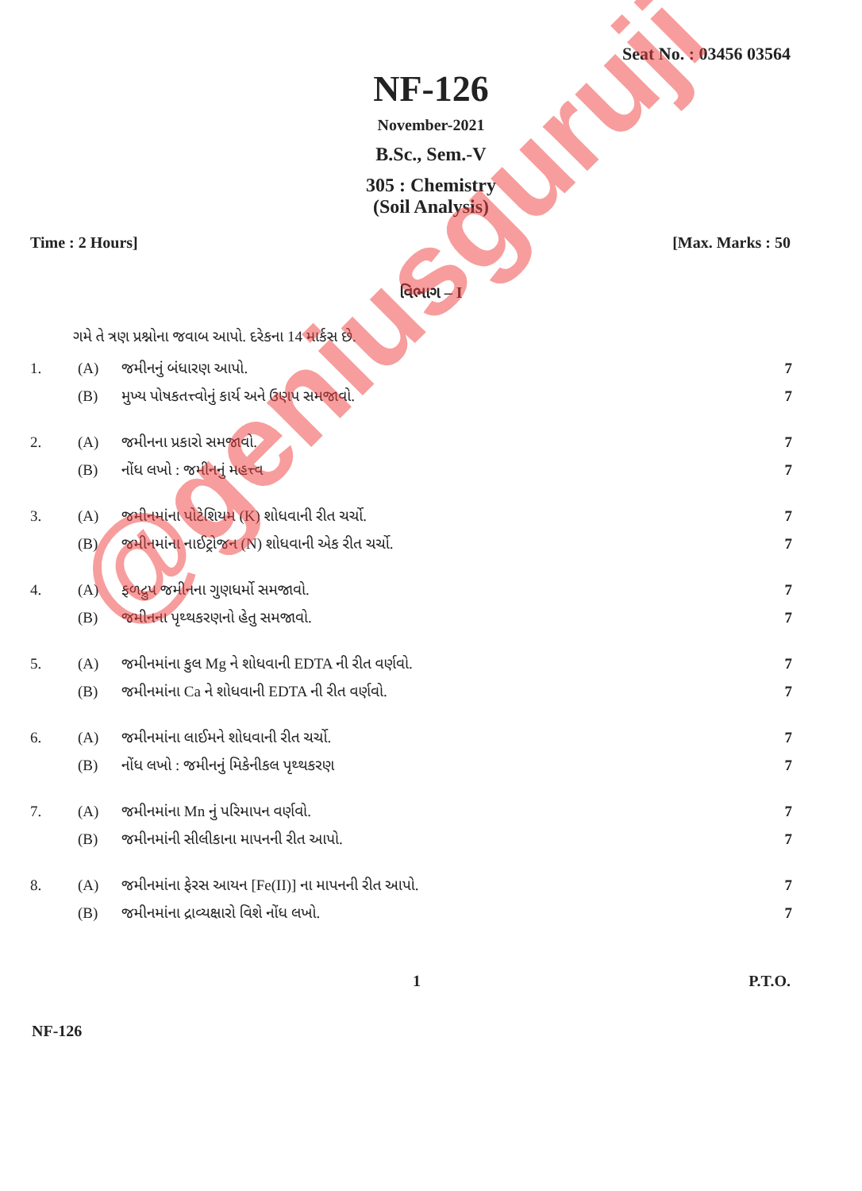Seat No. : 03456 03564
NF-126
November-2021
B.Sc., Sem.-V
305 : Chemistry
(Soil Analysis)
Time : 2 Hours] [Max. Marks : 50
વિભાગ – I
ગમે તે ત્રણ પ્રશ્નોના જવાબ આપો. દરેકના 14 માર્કસ છે.
| 1. | (A) | જમીનનું બંધારણ આપો. | 7 |
| | (B) | મુખ્ય પોષકતત્ત્વોનું કાર્ય અને ઉણપ સમજાવો. | 7 |
| 2. | (A) | જમીનના પ્રકારો સમજાવો. | 7 |
| | (B) | નોંધ લખો : જમીનનું મહત્ત્વ | 7 |
| 3. | (A) | જમીનમાંના પોટેશિયમ (K) શોધવાની રીત ચર્ચો. | 7 |
| | (B) | જમીનમાંના નાઈટ્રોજન (N) શોધવાની એક રીત ચર્ચો. | 7 |
| 4. | (A) | ફળદ્રુપ જમીનના ગુણધર્મો સમજાવો. | 7 |
| | (B) | જમીનના પૃથ્થકરણનો હેતુ સમજાવો. | 7 |
| 5. | (A) | જમીનમાંના કુલ Mg ને શોધવાની EDTA ની રીત વર્ણવો. | 7 |
| | (B) | જમીનમાંના Ca ને શોધવાની EDTA ની રીત વર્ણવો. | 7 |
| 6. | (A) | જમીનમાંના લાઈમને શોધવાની રીત ચર્ચો. | 7 |
| | (B) | નોંધ લખો : જમીનનું મિકેનીકલ પૃથ્થકરણ | 7 |
| 7. | (A) | જમીનમાંના Mn નું પરિમાપન વર્ણવો. | 7 |
| | (B) | જમીનમાંની સીલીકાના માપનની રીત આપો. | 7 |
| 8. | (A) | જમીનમાંના ફેરસ આયન [Fe(II)] ના માપનની રીત આપો. | 7 |
| | (B) | જમીનમાંના દ્રાવ્યક્ષારો વિશે નોંધ લખો. | 7 |
1 P.T.O.
NF-126
@geniusguruji